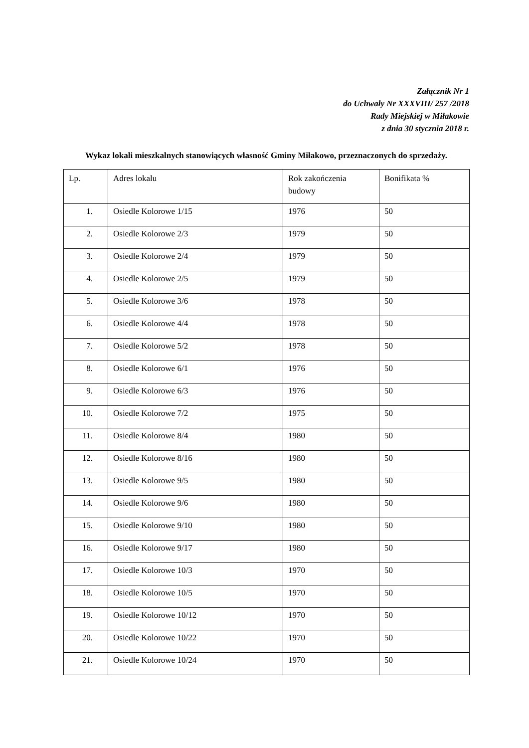Załącznik Nr 1
do Uchwały Nr XXXVIII/ 257 /2018
Rady Miejskiej w Miłakowie
z dnia 30 stycznia 2018 r.
Wykaz lokali mieszkalnych stanowiących własność Gminy Miłakowo, przeznaczonych do sprzedaży.
| Lp. | Adres lokalu | Rok zakończenia budowy | Bonifikata % |
| 1. | Osiedle Kolorowe 1/15 | 1976 | 50 |
| 2. | Osiedle Kolorowe 2/3 | 1979 | 50 |
| 3. | Osiedle Kolorowe 2/4 | 1979 | 50 |
| 4. | Osiedle Kolorowe 2/5 | 1979 | 50 |
| 5. | Osiedle Kolorowe 3/6 | 1978 | 50 |
| 6. | Osiedle Kolorowe 4/4 | 1978 | 50 |
| 7. | Osiedle Kolorowe 5/2 | 1978 | 50 |
| 8. | Osiedle Kolorowe 6/1 | 1976 | 50 |
| 9. | Osiedle Kolorowe 6/3 | 1976 | 50 |
| 10. | Osiedle Kolorowe 7/2 | 1975 | 50 |
| 11. | Osiedle Kolorowe 8/4 | 1980 | 50 |
| 12. | Osiedle Kolorowe 8/16 | 1980 | 50 |
| 13. | Osiedle Kolorowe 9/5 | 1980 | 50 |
| 14. | Osiedle Kolorowe 9/6 | 1980 | 50 |
| 15. | Osiedle Kolorowe 9/10 | 1980 | 50 |
| 16. | Osiedle Kolorowe 9/17 | 1980 | 50 |
| 17. | Osiedle Kolorowe 10/3 | 1970 | 50 |
| 18. | Osiedle Kolorowe 10/5 | 1970 | 50 |
| 19. | Osiedle Kolorowe 10/12 | 1970 | 50 |
| 20. | Osiedle Kolorowe 10/22 | 1970 | 50 |
| 21. | Osiedle Kolorowe 10/24 | 1970 | 50 |